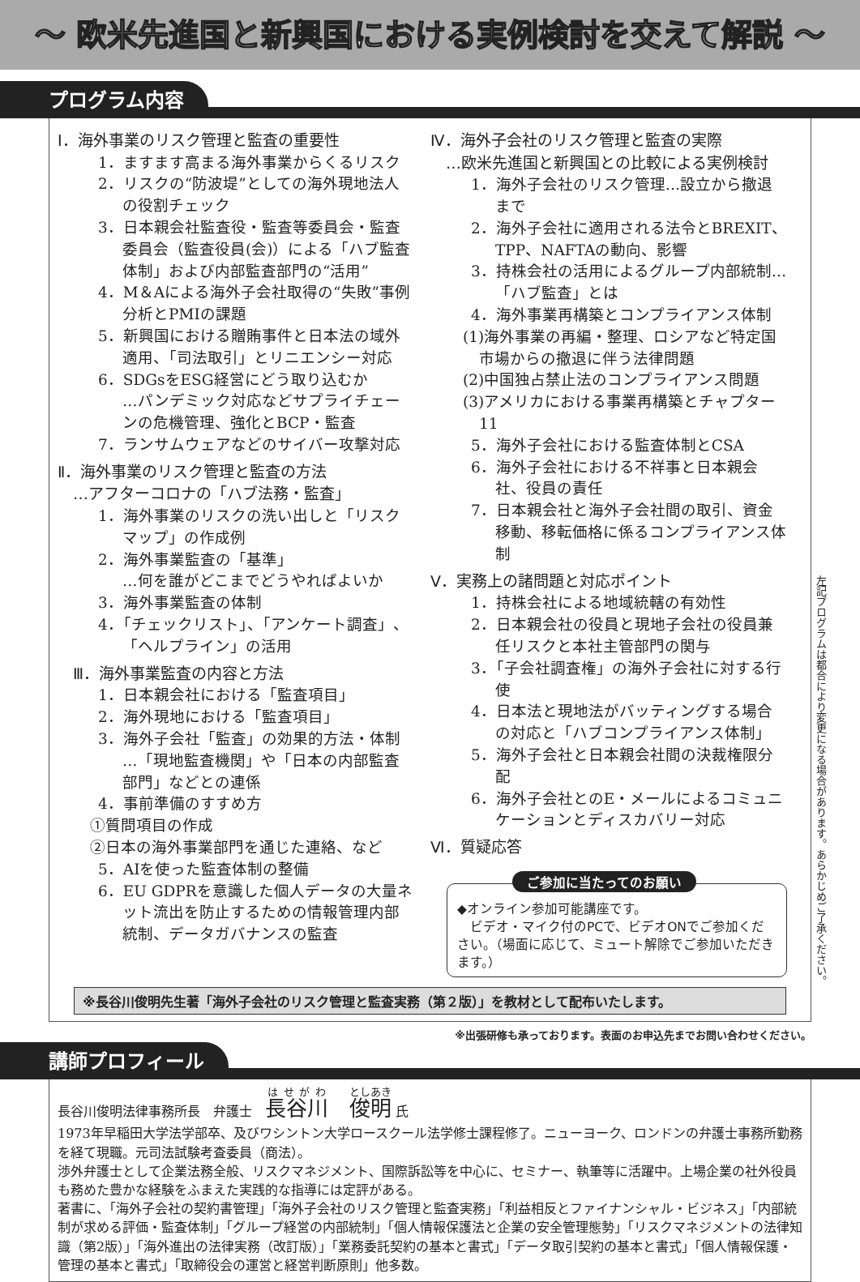～ 欧米先進国と新興国における実例検討を交えて解説 ～
プログラム内容
Ⅰ．海外事業のリスク管理と監査の重要性
1．ますます高まる海外事業からくるリスク
2．リスクの“防波堤”としての海外現地法人の役割チェック
3．日本親会社監査役・監査等委員会・監査委員会（監査役員(会)）による「ハブ監査体制」および内部監査部門の“活用”
4．M＆Aによる海外子会社取得の“失敗”事例分析とPMIの課題
5．新興国における贈賄事件と日本法の域外適用、「司法取引」とリニエンシー対応
6．SDGsをESG経営にどう取り込むか
…パンデミック対応などサプライチェーンの危機管理、強化とBCP・監査
7．ランサムウェアなどのサイバー攻撃対応
Ⅱ．海外事業のリスク管理と監査の方法
　…アフターコロナの「ハブ法務・監査」
1．海外事業のリスクの洗い出しと「リスクマップ」の作成例
2．海外事業監査の「基準」
…何を誰がどこまでどうやればよいか
3．海外事業監査の体制
4．「チェックリスト」、「アンケート調査」、「ヘルプライン」の活用
　Ⅲ．海外事業監査の内容と方法
1．日本親会社における「監査項目」
2．海外現地における「監査項目」
3．海外子会社「監査」の効果的方法・体制
…「現地監査機関」や「日本の内部監査部門」などとの連係
4．事前準備のすすめ方
①質問項目の作成
②日本の海外事業部門を通じた連絡、など
5．AIを使った監査体制の整備
6．EU GDPRを意識した個人データの大量ネット流出を防止するための情報管理内部統制、データガバナンスの監査
Ⅳ．海外子会社のリスク管理と監査の実際
　…欧米先進国と新興国との比較による実例検討
1．海外子会社のリスク管理…設立から撤退まで
2．海外子会社に適用される法令とBREXIT、TPP、NAFTAの動向、影響
3．持株会社の活用によるグループ内部統制…「ハブ監査」とは
4．海外事業再構築とコンプライアンス体制
(1)海外事業の再編・整理、ロシアなど特定国市場からの撤退に伴う法律問題
(2)中国独占禁止法のコンプライアンス問題
(3)アメリカにおける事業再構築とチャプター11
5．海外子会社における監査体制とCSA
6．海外子会社における不祥事と日本親会社、役員の責任
7．日本親会社と海外子会社間の取引、資金移動、移転価格に係るコンプライアンス体制
Ⅴ．実務上の諸問題と対応ポイント
1．持株会社による地域統轄の有効性
2．日本親会社の役員と現地子会社の役員兼任リスクと本社主管部門の関与
3．「子会社調査権」の海外子会社に対する行使
4．日本法と現地法がバッティングする場合の対応と「ハブコンプライアンス体制」
5．海外子会社と日本親会社間の決裁権限分配
6．海外子会社とのE・メールによるコミュニケーションとディスカバリー対応
Ⅵ．質疑応答
ご参加に当たってのお願い
◆オンライン参加可能講座です。
　ビデオ・マイク付のPCで、ビデオONでご参加ください。（場面に応じて、ミュート解除でご参加いただきます。）
※長谷川俊明先生著「海外子会社のリスク管理と監査実務（第２版）」を教材として配布いたします。
左記プログラムは都合により変更になる場合があります。あらかじめご了承ください。
※出張研修も承っております。表面のお申込先までお問い合わせください。
講師プロフィール
長谷川俊明法律事務所長　弁護士　長谷川　俊明 氏
1973年早稲田大学法学部卒、及びワシントン大学ロースクール法学修士課程修了。ニューヨーク、ロンドンの弁護士事務所勤務を経て現職。元司法試験考査委員（商法）。
渉外弁護士として企業法務全般、リスクマネジメント、国際訴訟等を中心に、セミナー、執筆等に活躍中。上場企業の社外役員も務めた豊かな経験をふまえた実践的な指導には定評がある。
著書に、「海外子会社の契約書管理」「海外子会社のリスク管理と監査実務」「利益相反とファイナンシャル・ビジネス」「内部統制が求める評価・監査体制」「グループ経営の内部統制」「個人情報保護法と企業の安全管理態勢」「リスクマネジメントの法律知識（第2版）」「海外進出の法律実務（改訂版）」「業務委託契約の基本と書式」「データ取引契約の基本と書式」「個人情報保護・管理の基本と書式」「取締役会の運営と経営判断原則」他多数。